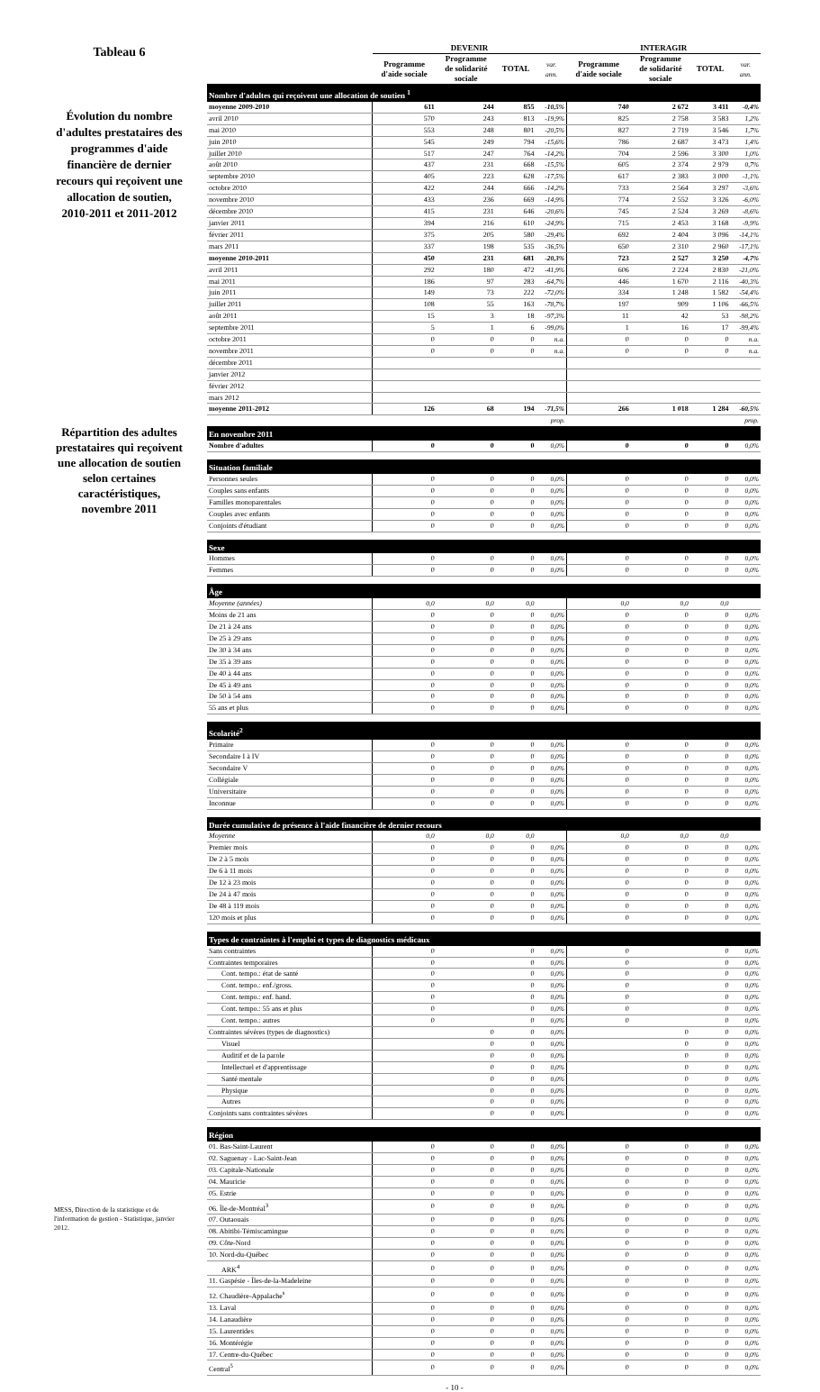Tableau 6
Évolution du nombre d'adultes prestataires des programmes d'aide financière de dernier recours qui reçoivent une allocation de soutien, 2010-2011 et 2011-2012
Répartition des adultes prestataires qui reçoivent une allocation de soutien selon certaines caractéristiques, novembre 2011
MESS, Direction de la statistique et de l'information de gestion - Statistique, janvier 2012.
| | DEVENIR | | | | INTERAGIR | | | |
| --- | --- | --- | --- | --- | --- | --- | --- | --- |
| | Programme d'aide sociale | Programme de solidarité sociale | TOTAL | var. ann. | Programme d'aide sociale | Programme de solidarité sociale | TOTAL | var. ann. |
| Nombre d'adultes qui reçoivent une allocation de soutien <sup>1</sup> | | | | | | | | |
| moyenne 2009-2010 | 611 | 244 | 855 | -10,5% | 740 | 2 672 | 3 411 | -0,4% |
| avril 2010 | 570 | 243 | 813 | -19,9% | 825 | 2 758 | 3 583 | 1,2% |
| mai 2010 | 553 | 248 | 801 | -20,5% | 827 | 2 719 | 3 546 | 1,7% |
| juin 2010 | 545 | 249 | 794 | -15,6% | 786 | 2 687 | 3 473 | 1,4% |
| juillet 2010 | 517 | 247 | 764 | -14,2% | 704 | 2 596 | 3 300 | 1,0% |
| août 2010 | 437 | 231 | 668 | -15,5% | 605 | 2 374 | 2 979 | 0,7% |
| septembre 2010 | 405 | 223 | 628 | -17,5% | 617 | 2 383 | 3 000 | -1,1% |
| octobre 2010 | 422 | 244 | 666 | -14,2% | 733 | 2 564 | 3 297 | -3,6% |
| novembre 2010 | 433 | 236 | 669 | -14,9% | 774 | 2 552 | 3 326 | -6,0% |
| décembre 2010 | 415 | 231 | 646 | -20,6% | 745 | 2 524 | 3 269 | -8,6% |
| janvier 2011 | 394 | 216 | 610 | -24,9% | 715 | 2 453 | 3 168 | -9,9% |
| février 2011 | 375 | 205 | 580 | -29,4% | 692 | 2 404 | 3 096 | -14,1% |
| mars 2011 | 337 | 198 | 535 | -36,5% | 650 | 2 310 | 2 960 | -17,1% |
| moyenne 2010-2011 | 450 | 231 | 681 | -20,3% | 723 | 2 527 | 3 250 | -4,7% |
| avril 2011 | 292 | 180 | 472 | -41,9% | 606 | 2 224 | 2 830 | -21,0% |
| mai 2011 | 186 | 97 | 283 | -64,7% | 446 | 1 670 | 2 116 | -40,3% |
| juin 2011 | 149 | 73 | 222 | -72,0% | 334 | 1 248 | 1 582 | -54,4% |
| juillet 2011 | 108 | 55 | 163 | -78,7% | 197 | 909 | 1 106 | -66,5% |
| août 2011 | 15 | 3 | 18 | -97,3% | 11 | 42 | 53 | -98,2% |
| septembre 2011 | 5 | 1 | 6 | -99,0% | 1 | 16 | 17 | -99,4% |
| octobre 2011 | 0 | 0 | 0 | n.a. | 0 | 0 | 0 | n.a. |
| novembre 2011 | 0 | 0 | 0 | n.a. | 0 | 0 | 0 | n.a. |
| décembre 2011 | | | | | | | | |
| janvier 2012 | | | | | | | | |
| février 2012 | | | | | | | | |
| mars 2012 | | | | | | | | |
| moyenne 2011-2012 | 126 | 68 | 194 | -71,5% | 266 | 1 018 | 1 284 | -60,5% |
| | | | | prop. | | | | prop. |
| En novembre 2011 | | | | | | | | |
| Nombre d'adultes | 0 | 0 | 0 | 0,0% | 0 | 0 | 0 | 0,0% |
| Situation familiale | | | | | | | | |
| Personnes seules | 0 | 0 | 0 | 0,0% | 0 | 0 | 0 | 0,0% |
| Couples sans enfants | 0 | 0 | 0 | 0,0% | 0 | 0 | 0 | 0,0% |
| Familles monoparentales | 0 | 0 | 0 | 0,0% | 0 | 0 | 0 | 0,0% |
| Couples avec enfants | 0 | 0 | 0 | 0,0% | 0 | 0 | 0 | 0,0% |
| Conjoints d'étudiant | 0 | 0 | 0 | 0,0% | 0 | 0 | 0 | 0,0% |
| Sexe | | | | | | | | |
| Hommes | 0 | 0 | 0 | 0,0% | 0 | 0 | 0 | 0,0% |
| Femmes | 0 | 0 | 0 | 0,0% | 0 | 0 | 0 | 0,0% |
| Âge | | | | | | | | |
| Moyenne (années) | 0,0 | 0,0 | 0,0 | | 0,0 | 0,0 | 0,0 | |
| Moins de 21 ans | 0 | 0 | 0 | 0,0% | 0 | 0 | 0 | 0,0% |
| De 21 à 24 ans | 0 | 0 | 0 | 0,0% | 0 | 0 | 0 | 0,0% |
| De 25 à 29 ans | 0 | 0 | 0 | 0,0% | 0 | 0 | 0 | 0,0% |
| De 30 à 34 ans | 0 | 0 | 0 | 0,0% | 0 | 0 | 0 | 0,0% |
| De 35 à 39 ans | 0 | 0 | 0 | 0,0% | 0 | 0 | 0 | 0,0% |
| De 40 à 44 ans | 0 | 0 | 0 | 0,0% | 0 | 0 | 0 | 0,0% |
| De 45 à 49 ans | 0 | 0 | 0 | 0,0% | 0 | 0 | 0 | 0,0% |
| De 50 à 54 ans | 0 | 0 | 0 | 0,0% | 0 | 0 | 0 | 0,0% |
| 55 ans et plus | 0 | 0 | 0 | 0,0% | 0 | 0 | 0 | 0,0% |
| Scolarité<sup>2</sup> | | | | | | | | |
| Primaire | 0 | 0 | 0 | 0,0% | 0 | 0 | 0 | 0,0% |
| Secondaire I à IV | 0 | 0 | 0 | 0,0% | 0 | 0 | 0 | 0,0% |
| Secondaire V | 0 | 0 | 0 | 0,0% | 0 | 0 | 0 | 0,0% |
| Collégiale | 0 | 0 | 0 | 0,0% | 0 | 0 | 0 | 0,0% |
| Universitaire | 0 | 0 | 0 | 0,0% | 0 | 0 | 0 | 0,0% |
| Inconnue | 0 | 0 | 0 | 0,0% | 0 | 0 | 0 | 0,0% |
| Durée cumulative de présence à l'aide financière de dernier recours | | | | | | | | |
| Moyenne | 0,0 | 0,0 | 0,0 | | 0,0 | 0,0 | 0,0 | |
| Premier mois | 0 | 0 | 0 | 0,0% | 0 | 0 | 0 | 0,0% |
| De 2 à 5 mois | 0 | 0 | 0 | 0,0% | 0 | 0 | 0 | 0,0% |
| De 6 à 11 mois | 0 | 0 | 0 | 0,0% | 0 | 0 | 0 | 0,0% |
| De 12 à 23 mois | 0 | 0 | 0 | 0,0% | 0 | 0 | 0 | 0,0% |
| De 24 à 47 mois | 0 | 0 | 0 | 0,0% | 0 | 0 | 0 | 0,0% |
| De 48 à 119 mois | 0 | 0 | 0 | 0,0% | 0 | 0 | 0 | 0,0% |
| 120 mois et plus | 0 | 0 | 0 | 0,0% | 0 | 0 | 0 | 0,0% |
| Types de contraintes à l'emploi et types de diagnostics médicaux | | | | | | | | |
| Sans contraintes | 0 | | 0 | 0,0% | 0 | | 0 | 0,0% |
| Contraintes temporaires | 0 | | 0 | 0,0% | 0 | | 0 | 0,0% |
| Cont. tempo.: état de santé | 0 | | 0 | 0,0% | 0 | | 0 | 0,0% |
| Cont. tempo.: enf./gross. | 0 | | 0 | 0,0% | 0 | | 0 | 0,0% |
| Cont. tempo.: enf. hand. | 0 | | 0 | 0,0% | 0 | | 0 | 0,0% |
| Cont. tempo.: 55 ans et plus | 0 | | 0 | 0,0% | 0 | | 0 | 0,0% |
| Cont. tempo.: autres | 0 | | 0 | 0,0% | 0 | | 0 | 0,0% |
| Contraintes sévères (types de diagnostics) | | 0 | 0 | 0,0% | | 0 | 0 | 0,0% |
| Visuel | | 0 | 0 | 0,0% | | 0 | 0 | 0,0% |
| Auditif et de la parole | | 0 | 0 | 0,0% | | 0 | 0 | 0,0% |
| Intellectuel et d'apprentissage | | 0 | 0 | 0,0% | | 0 | 0 | 0,0% |
| Santé mentale | | 0 | 0 | 0,0% | | 0 | 0 | 0,0% |
| Physique | | 0 | 0 | 0,0% | | 0 | 0 | 0,0% |
| Autres | | 0 | 0 | 0,0% | | 0 | 0 | 0,0% |
| Conjoints sans contraintes sévères | | 0 | 0 | 0,0% | | 0 | 0 | 0,0% |
| Région | | | | | | | | |
| 01. Bas-Saint-Laurent | 0 | 0 | 0 | 0,0% | 0 | 0 | 0 | 0,0% |
| 02. Saguenay - Lac-Saint-Jean | 0 | 0 | 0 | 0,0% | 0 | 0 | 0 | 0,0% |
| 03. Capitale-Nationale | 0 | 0 | 0 | 0,0% | 0 | 0 | 0 | 0,0% |
| 04. Mauricie | 0 | 0 | 0 | 0,0% | 0 | 0 | 0 | 0,0% |
| 05. Estrie | 0 | 0 | 0 | 0,0% | 0 | 0 | 0 | 0,0% |
| 06. Île-de-Montréal<sup>3</sup> | 0 | 0 | 0 | 0,0% | 0 | 0 | 0 | 0,0% |
| 07. Outaouais | 0 | 0 | 0 | 0,0% | 0 | 0 | 0 | 0,0% |
| 08. Abitibi-Témiscamingue | 0 | 0 | 0 | 0,0% | 0 | 0 | 0 | 0,0% |
| 09. Côte-Nord | 0 | 0 | 0 | 0,0% | 0 | 0 | 0 | 0,0% |
| 10. Nord-du-Québec | 0 | 0 | 0 | 0,0% | 0 | 0 | 0 | 0,0% |
| ARK<sup>4</sup> | 0 | 0 | 0 | 0,0% | 0 | 0 | 0 | 0,0% |
| 11. Gaspésie - Îles-de-la-Madeleine | 0 | 0 | 0 | 0,0% | 0 | 0 | 0 | 0,0% |
| 12. Chaudière-Appalache<sup>s</sup> | 0 | 0 | 0 | 0,0% | 0 | 0 | 0 | 0,0% |
| 13. Laval | 0 | 0 | 0 | 0,0% | 0 | 0 | 0 | 0,0% |
| 14. Lanaudière | 0 | 0 | 0 | 0,0% | 0 | 0 | 0 | 0,0% |
| 15. Laurentides | 0 | 0 | 0 | 0,0% | 0 | 0 | 0 | 0,0% |
| 16. Montérégie | 0 | 0 | 0 | 0,0% | 0 | 0 | 0 | 0,0% |
| 17. Centre-du-Québec | 0 | 0 | 0 | 0,0% | 0 | 0 | 0 | 0,0% |
| Central<sup>5</sup> | 0 | 0 | 0 | 0,0% | 0 | 0 | 0 | 0,0% |
- 10 -